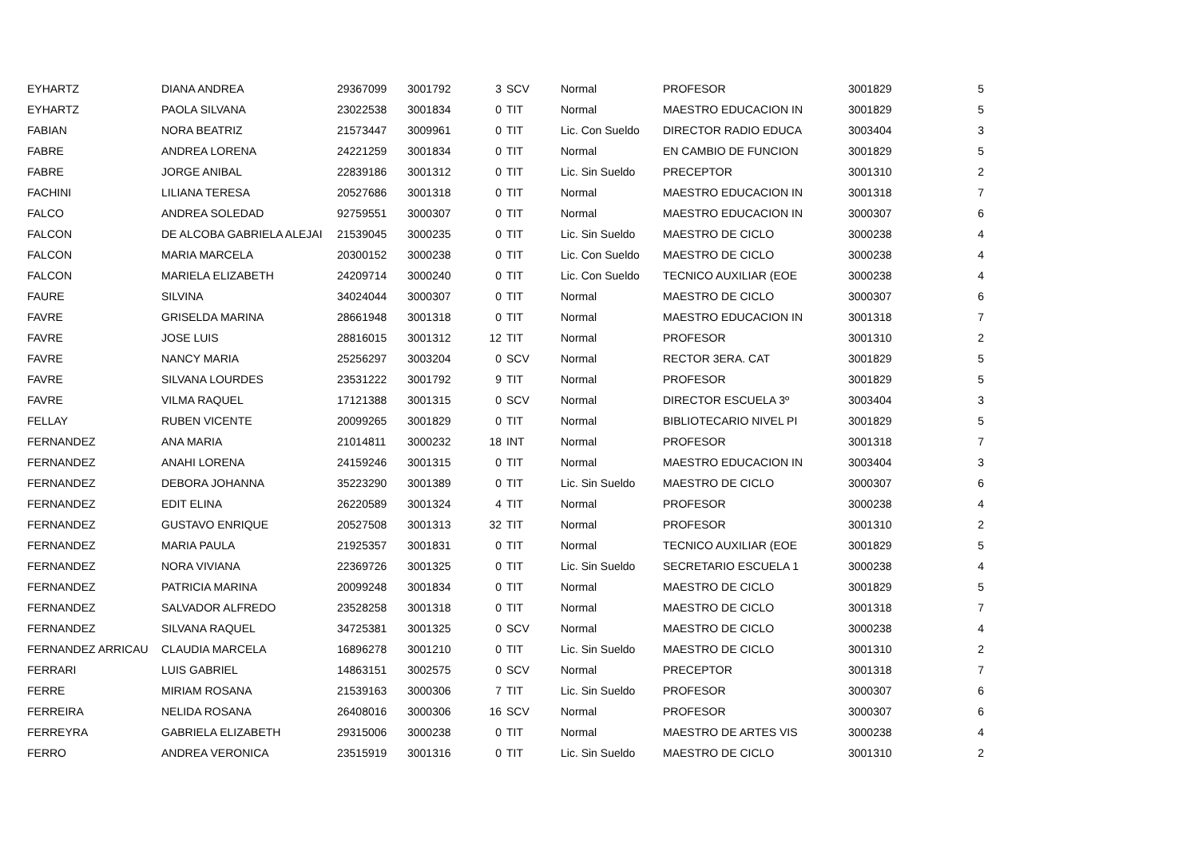| EYHARTZ | DIANA ANDREA | 29367099 | 3001792 | 3 | SCV | Normal | PROFESOR | 3001829 | 5 |
| EYHARTZ | PAOLA SILVANA | 23022538 | 3001834 | 0 | TIT | Normal | MAESTRO EDUCACION IN | 3001829 | 5 |
| FABIAN | NORA BEATRIZ | 21573447 | 3009961 | 0 | TIT | Lic. Con Sueldo | DIRECTOR RADIO EDUCA | 3003404 | 3 |
| FABRE | ANDREA LORENA | 24221259 | 3001834 | 0 | TIT | Normal | EN CAMBIO DE FUNCION | 3001829 | 5 |
| FABRE | JORGE ANIBAL | 22839186 | 3001312 | 0 | TIT | Lic. Sin Sueldo | PRECEPTOR | 3001310 | 2 |
| FACHINI | LILIANA TERESA | 20527686 | 3001318 | 0 | TIT | Normal | MAESTRO EDUCACION IN | 3001318 | 7 |
| FALCO | ANDREA SOLEDAD | 92759551 | 3000307 | 0 | TIT | Normal | MAESTRO EDUCACION IN | 3000307 | 6 |
| FALCON | DE ALCOBA GABRIELA ALEJAI | 21539045 | 3000235 | 0 | TIT | Lic. Sin Sueldo | MAESTRO DE CICLO | 3000238 | 4 |
| FALCON | MARIA MARCELA | 20300152 | 3000238 | 0 | TIT | Lic. Con Sueldo | MAESTRO DE CICLO | 3000238 | 4 |
| FALCON | MARIELA ELIZABETH | 24209714 | 3000240 | 0 | TIT | Lic. Con Sueldo | TECNICO AUXILIAR (EOE | 3000238 | 4 |
| FAURE | SILVINA | 34024044 | 3000307 | 0 | TIT | Normal | MAESTRO DE CICLO | 3000307 | 6 |
| FAVRE | GRISELDA MARINA | 28661948 | 3001318 | 0 | TIT | Normal | MAESTRO EDUCACION IN | 3001318 | 7 |
| FAVRE | JOSE LUIS | 28816015 | 3001312 | 12 | TIT | Normal | PROFESOR | 3001310 | 2 |
| FAVRE | NANCY MARIA | 25256297 | 3003204 | 0 | SCV | Normal | RECTOR 3ERA. CAT | 3001829 | 5 |
| FAVRE | SILVANA LOURDES | 23531222 | 3001792 | 9 | TIT | Normal | PROFESOR | 3001829 | 5 |
| FAVRE | VILMA RAQUEL | 17121388 | 3001315 | 0 | SCV | Normal | DIRECTOR ESCUELA 3º | 3003404 | 3 |
| FELLAY | RUBEN VICENTE | 20099265 | 3001829 | 0 | TIT | Normal | BIBLIOTECARIO NIVEL PI | 3001829 | 5 |
| FERNANDEZ | ANA MARIA | 21014811 | 3000232 | 18 | INT | Normal | PROFESOR | 3001318 | 7 |
| FERNANDEZ | ANAHI LORENA | 24159246 | 3001315 | 0 | TIT | Normal | MAESTRO EDUCACION IN | 3003404 | 3 |
| FERNANDEZ | DEBORA JOHANNA | 35223290 | 3001389 | 0 | TIT | Lic. Sin Sueldo | MAESTRO DE CICLO | 3000307 | 6 |
| FERNANDEZ | EDIT ELINA | 26220589 | 3001324 | 4 | TIT | Normal | PROFESOR | 3000238 | 4 |
| FERNANDEZ | GUSTAVO ENRIQUE | 20527508 | 3001313 | 32 | TIT | Normal | PROFESOR | 3001310 | 2 |
| FERNANDEZ | MARIA PAULA | 21925357 | 3001831 | 0 | TIT | Normal | TECNICO AUXILIAR (EOE | 3001829 | 5 |
| FERNANDEZ | NORA VIVIANA | 22369726 | 3001325 | 0 | TIT | Lic. Sin Sueldo | SECRETARIO ESCUELA 1 | 3000238 | 4 |
| FERNANDEZ | PATRICIA MARINA | 20099248 | 3001834 | 0 | TIT | Normal | MAESTRO DE CICLO | 3001829 | 5 |
| FERNANDEZ | SALVADOR ALFREDO | 23528258 | 3001318 | 0 | TIT | Normal | MAESTRO DE CICLO | 3001318 | 7 |
| FERNANDEZ | SILVANA RAQUEL | 34725381 | 3001325 | 0 | SCV | Normal | MAESTRO DE CICLO | 3000238 | 4 |
| FERNANDEZ ARRICAU | CLAUDIA MARCELA | 16896278 | 3001210 | 0 | TIT | Lic. Sin Sueldo | MAESTRO DE CICLO | 3001310 | 2 |
| FERRARI | LUIS GABRIEL | 14863151 | 3002575 | 0 | SCV | Normal | PRECEPTOR | 3001318 | 7 |
| FERRE | MIRIAM ROSANA | 21539163 | 3000306 | 7 | TIT | Lic. Sin Sueldo | PROFESOR | 3000307 | 6 |
| FERREIRA | NELIDA ROSANA | 26408016 | 3000306 | 16 | SCV | Normal | PROFESOR | 3000307 | 6 |
| FERREYRA | GABRIELA ELIZABETH | 29315006 | 3000238 | 0 | TIT | Normal | MAESTRO DE ARTES VIS | 3000238 | 4 |
| FERRO | ANDREA VERONICA | 23515919 | 3001316 | 0 | TIT | Lic. Sin Sueldo | MAESTRO DE CICLO | 3001310 | 2 |